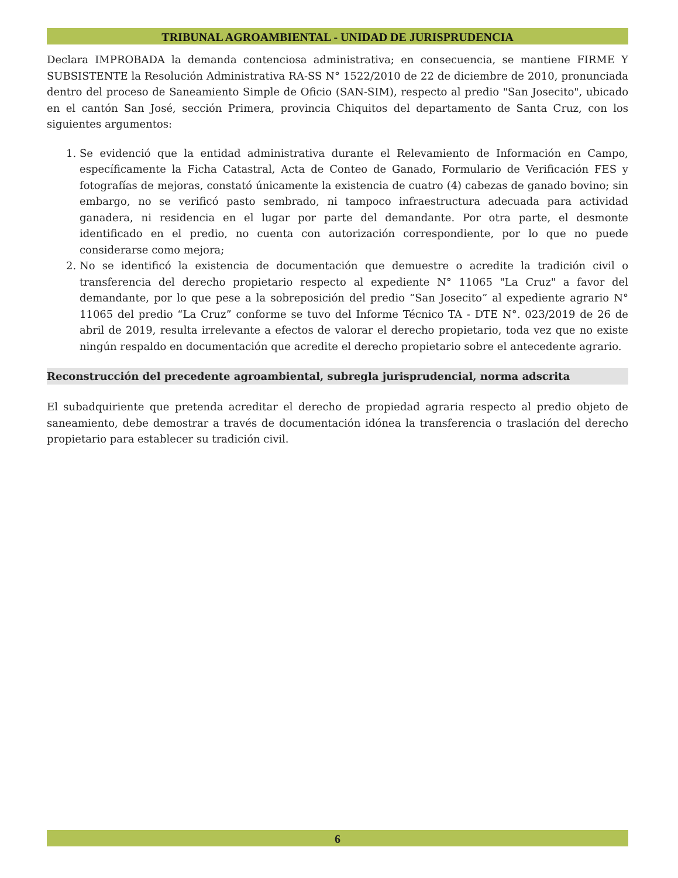TRIBUNAL AGROAMBIENTAL - UNIDAD DE JURISPRUDENCIA
Declara IMPROBADA la demanda contenciosa administrativa; en consecuencia, se mantiene FIRME Y SUBSISTENTE la Resolución Administrativa RA-SS N° 1522/2010 de 22 de diciembre de 2010, pronunciada dentro del proceso de Saneamiento Simple de Oficio (SAN-SIM), respecto al predio "San Josecito", ubicado en el cantón San José, sección Primera, provincia Chiquitos del departamento de Santa Cruz, con los siguientes argumentos:
1. Se evidenció que la entidad administrativa durante el Relevamiento de Información en Campo, específicamente la Ficha Catastral, Acta de Conteo de Ganado, Formulario de Verificación FES y fotografías de mejoras, constató únicamente la existencia de cuatro (4) cabezas de ganado bovino; sin embargo, no se verificó pasto sembrado, ni tampoco infraestructura adecuada para actividad ganadera, ni residencia en el lugar por parte del demandante. Por otra parte, el desmonte identificado en el predio, no cuenta con autorización correspondiente, por lo que no puede considerarse como mejora;
2. No se identificó la existencia de documentación que demuestre o acredite la tradición civil o transferencia del derecho propietario respecto al expediente N° 11065 "La Cruz" a favor del demandante, por lo que pese a la sobreposición del predio “San Josecito” al expediente agrario N° 11065 del predio “La Cruz” conforme se tuvo del Informe Técnico TA - DTE N°. 023/2019 de 26 de abril de 2019, resulta irrelevante a efectos de valorar el derecho propietario, toda vez que no existe ningún respaldo en documentación que acredite el derecho propietario sobre el antecedente agrario.
Reconstrucción del precedente agroambiental, subregla jurisprudencial, norma adscrita
El subadquiriente que pretenda acreditar el derecho de propiedad agraria respecto al predio objeto de saneamiento, debe demostrar a través de documentación idónea la transferencia o traslación del derecho propietario para establecer su tradición civil.
6